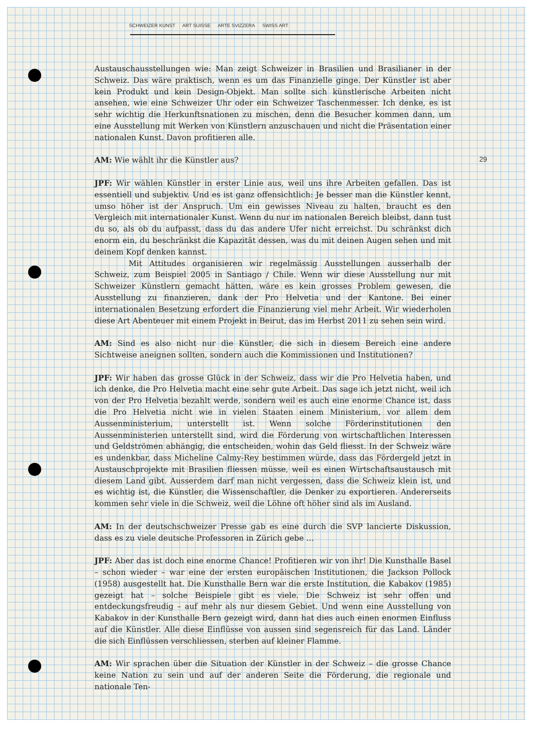SCHWEIZER KUNST ART SUISSE ARTE SVIZZERA SWISS ART
29
Austauschausstellungen wie: Man zeigt Schweizer in Brasilien und Brasilianer in der Schweiz. Das wäre praktisch, wenn es um das Finanzielle ginge. Der Künstler ist aber kein Produkt und kein Design-Objekt. Man sollte sich künstlerische Arbeiten nicht ansehen, wie eine Schweizer Uhr oder ein Schweizer Taschenmesser. Ich denke, es ist sehr wichtig die Herkunftsnationen zu mischen, denn die Besucher kommen dann, um eine Ausstellung mit Werken von Künstlern anzuschauen und nicht die Präsentation einer nationalen Kunst. Davon profitieren alle.
AM: Wie wählt ihr die Künstler aus?
JPF: Wir wählen Künstler in erster Linie aus, weil uns ihre Arbeiten gefallen. Das ist essentiell und subjektiv. Und es ist ganz offensichtlich: Je besser man die Künstler kennt, umso höher ist der Anspruch. Um ein gewisses Niveau zu halten, braucht es den Vergleich mit internationaler Kunst. Wenn du nur im nationalen Bereich bleibst, dann tust du so, als ob du aufpasst, dass du das andere Ufer nicht erreichst. Du schränkst dich enorm ein, du beschränkst die Kapazität dessen, was du mit deinen Augen sehen und mit deinem Kopf denken kannst.
Mit Attitudes organisieren wir regelmässig Ausstellungen ausserhalb der Schweiz, zum Beispiel 2005 in Santiago / Chile. Wenn wir diese Ausstellung nur mit Schweizer Künstlern gemacht hätten, wäre es kein grosses Problem gewesen, die Ausstellung zu finanzieren, dank der Pro Helvetia und der Kantone. Bei einer internationalen Besetzung erfordert die Finanzierung viel mehr Arbeit. Wir wiederholen diese Art Abenteuer mit einem Projekt in Beirut, das im Herbst 2011 zu sehen sein wird.
AM: Sind es also nicht nur die Künstler, die sich in diesem Bereich eine andere Sichtweise aneignen sollten, sondern auch die Kommissionen und Institutionen?
JPF: Wir haben das grosse Glück in der Schweiz, dass wir die Pro Helvetia haben, und ich denke, die Pro Helvetia macht eine sehr gute Arbeit. Das sage ich jetzt nicht, weil ich von der Pro Helvetia bezahlt werde, sondern weil es auch eine enorme Chance ist, dass die Pro Helvetia nicht wie in vielen Staaten einem Ministerium, vor allem dem Aussenministerium, unterstellt ist. Wenn solche Förderinstitutionen den Aussenministerien unterstellt sind, wird die Förderung von wirtschaftlichen Interessen und Geldströmen abhängig, die entscheiden, wohin das Geld fliesst. In der Schweiz wäre es undenkbar, dass Micheline Calmy-Rey bestimmen würde, dass das Fördergeld jetzt in Austauschprojekte mit Brasilien fliessen müsse, weil es einen Wirtschaftsaustausch mit diesem Land gibt. Ausserdem darf man nicht vergessen, dass die Schweiz klein ist, und es wichtig ist, die Künstler, die Wissenschaftler, die Denker zu exportieren. Andererseits kommen sehr viele in die Schweiz, weil die Löhne oft höher sind als im Ausland.
AM: In der deutschschweizer Presse gab es eine durch die SVP lancierte Diskussion, dass es zu viele deutsche Professoren in Zürich gebe …
JPF: Aber das ist doch eine enorme Chance! Profitieren wir von ihr! Die Kunsthalle Basel – schon wieder – war eine der ersten europäischen Institutionen, die Jackson Pollock (1958) ausgestellt hat. Die Kunsthalle Bern war die erste Institution, die Kabakov (1985) gezeigt hat – solche Beispiele gibt es viele. Die Schweiz ist sehr offen und entdeckungsfreudig – auf mehr als nur diesem Gebiet. Und wenn eine Ausstellung von Kabakov in der Kunsthalle Bern gezeigt wird, dann hat dies auch einen enormen Einfluss auf die Künstler. Alle diese Einflüsse von aussen sind segensreich für das Land. Länder die sich Einflüssen verschliessen, sterben auf kleiner Flamme.
AM: Wir sprachen über die Situation der Künstler in der Schweiz – die grosse Chance keine Nation zu sein und auf der anderen Seite die Förderung, die regionale und nationale Ten-